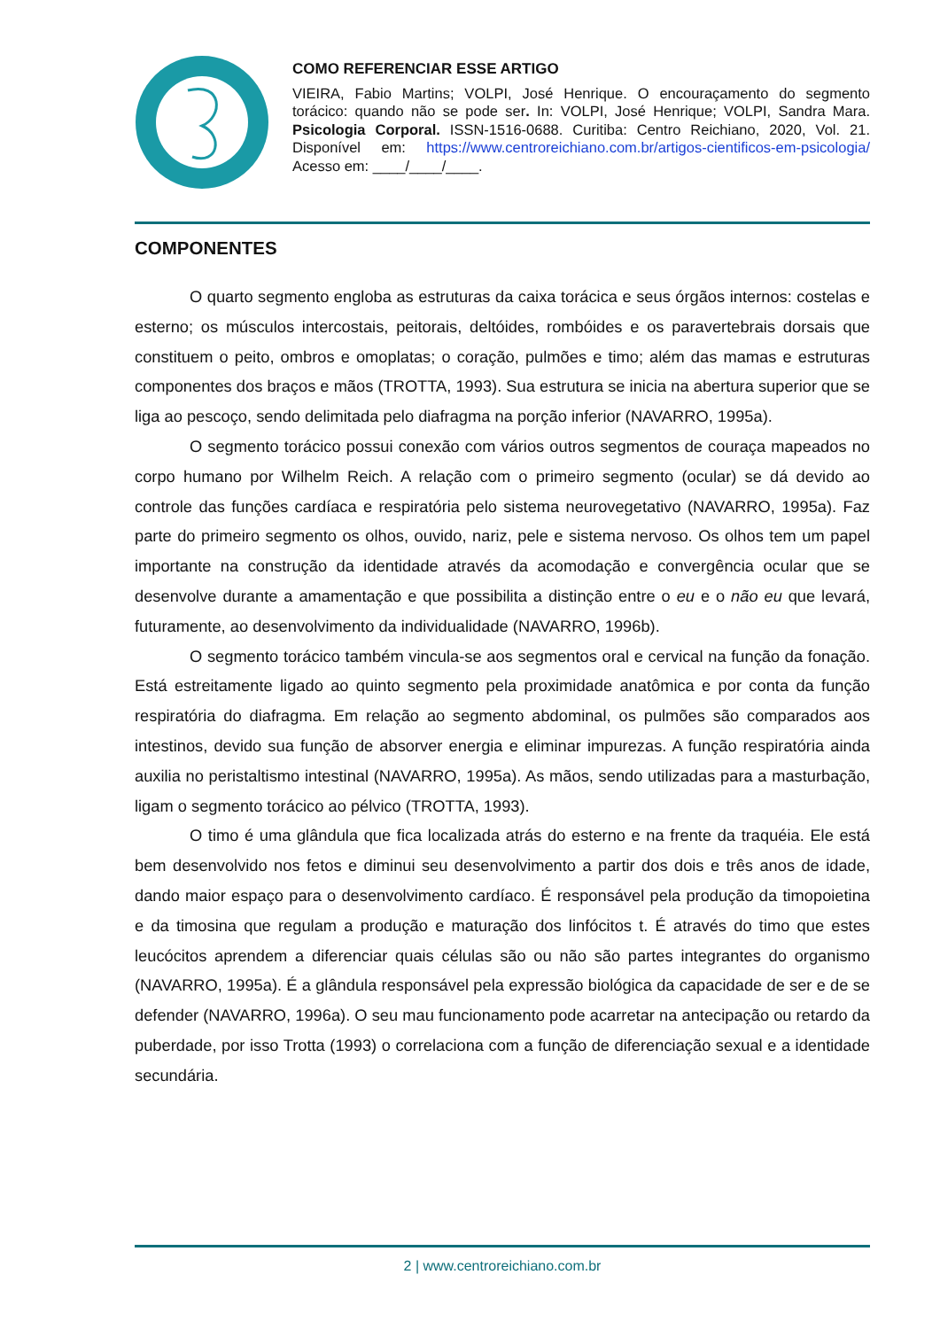COMO REFERENCIAR ESSE ARTIGO
VIEIRA, Fabio Martins; VOLPI, José Henrique. O encouraçamento do segmento torácico: quando não se pode ser. In: VOLPI, José Henrique; VOLPI, Sandra Mara. Psicologia Corporal. ISSN-1516-0688. Curitiba: Centro Reichiano, 2020, Vol. 21. Disponível em: https://www.centroreichiano.com.br/artigos-cientificos-em-psicologia/ Acesso em: ____/____/____.
COMPONENTES
O quarto segmento engloba as estruturas da caixa torácica e seus órgãos internos: costelas e esterno; os músculos intercostais, peitorais, deltóides, rombóides e os paravertebrais dorsais que constituem o peito, ombros e omoplatas; o coração, pulmões e timo; além das mamas e estruturas componentes dos braços e mãos (TROTTA, 1993). Sua estrutura se inicia na abertura superior que se liga ao pescoço, sendo delimitada pelo diafragma na porção inferior (NAVARRO, 1995a).
O segmento torácico possui conexão com vários outros segmentos de couraça mapeados no corpo humano por Wilhelm Reich. A relação com o primeiro segmento (ocular) se dá devido ao controle das funções cardíaca e respiratória pelo sistema neurovegetativo (NAVARRO, 1995a). Faz parte do primeiro segmento os olhos, ouvido, nariz, pele e sistema nervoso. Os olhos tem um papel importante na construção da identidade através da acomodação e convergência ocular que se desenvolve durante a amamentação e que possibilita a distinção entre o eu e o não eu que levará, futuramente, ao desenvolvimento da individualidade (NAVARRO, 1996b).
O segmento torácico também vincula-se aos segmentos oral e cervical na função da fonação. Está estreitamente ligado ao quinto segmento pela proximidade anatômica e por conta da função respiratória do diafragma. Em relação ao segmento abdominal, os pulmões são comparados aos intestinos, devido sua função de absorver energia e eliminar impurezas. A função respiratória ainda auxilia no peristaltismo intestinal (NAVARRO, 1995a). As mãos, sendo utilizadas para a masturbação, ligam o segmento torácico ao pélvico (TROTTA, 1993).
O timo é uma glândula que fica localizada atrás do esterno e na frente da traquéia. Ele está bem desenvolvido nos fetos e diminui seu desenvolvimento a partir dos dois e três anos de idade, dando maior espaço para o desenvolvimento cardíaco. É responsável pela produção da timopoietina e da timosina que regulam a produção e maturação dos linfócitos t. É através do timo que estes leucócitos aprendem a diferenciar quais células são ou não são partes integrantes do organismo (NAVARRO, 1995a). É a glândula responsável pela expressão biológica da capacidade de ser e de se defender (NAVARRO, 1996a). O seu mau funcionamento pode acarretar na antecipação ou retardo da puberdade, por isso Trotta (1993) o correlaciona com a função de diferenciação sexual e a identidade secundária.
2 | www.centroreichiano.com.br